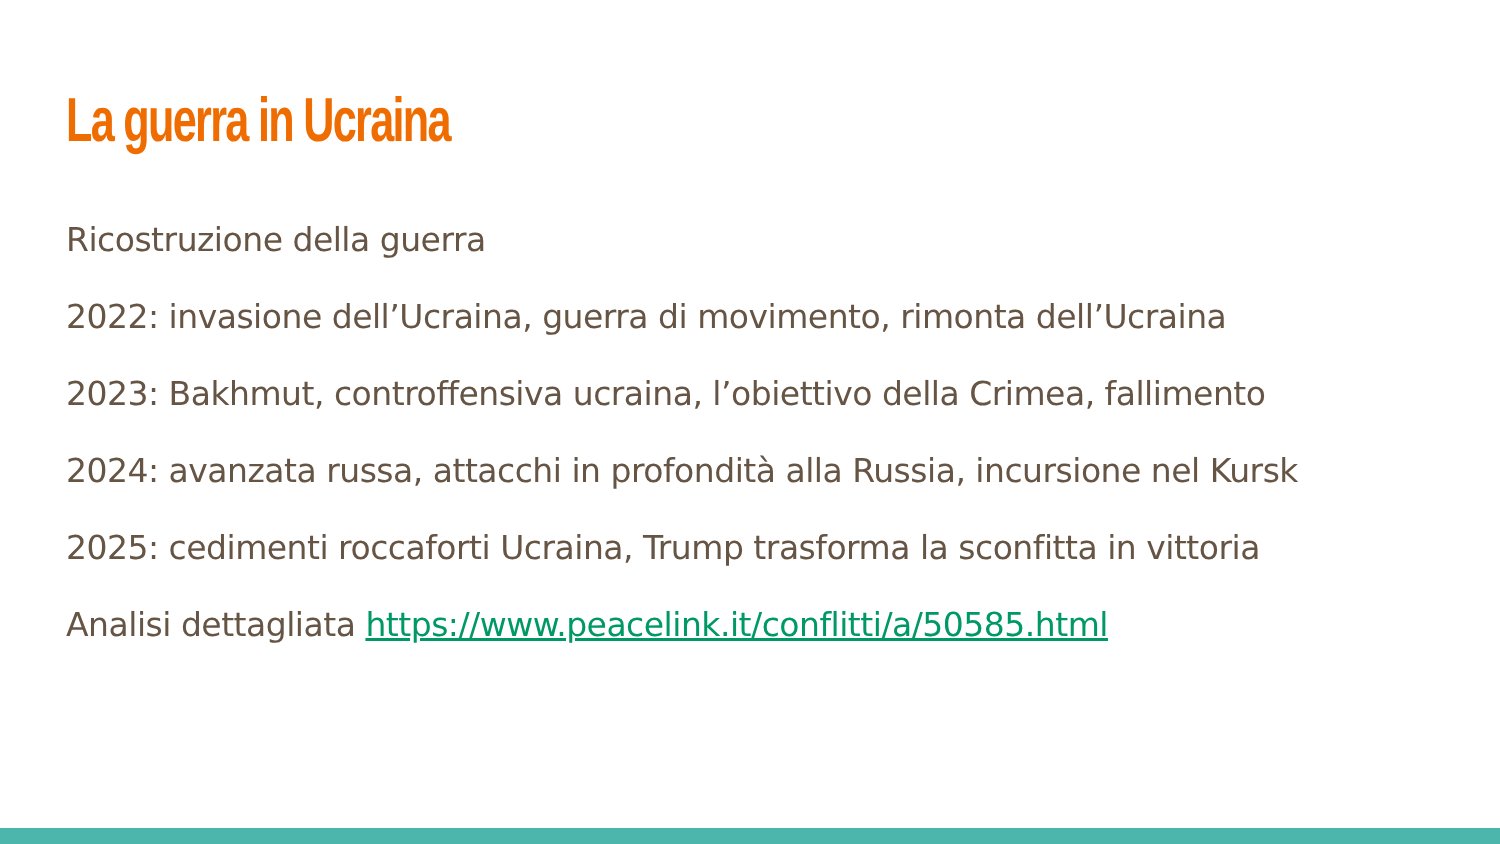La guerra in Ucraina
Ricostruzione della guerra
2022: invasione dell’Ucraina, guerra di movimento, rimonta dell’Ucraina
2023: Bakhmut, controffensiva ucraina, l’obiettivo della Crimea, fallimento
2024: avanzata russa, attacchi in profondità alla Russia, incursione nel Kursk
2025: cedimenti roccaforti Ucraina, Trump trasforma la sconfitta in vittoria
Analisi dettagliata https://www.peacelink.it/conflitti/a/50585.html